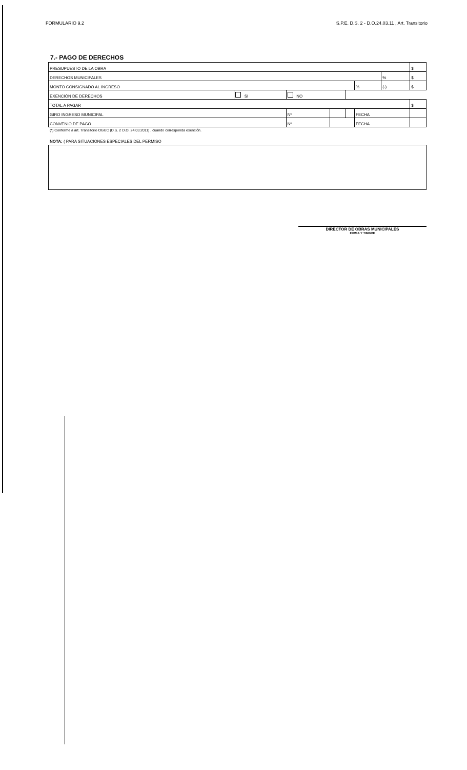FORMULARIO 9.2 S.P.E. D.S. 2 - D.O.24.03.11 , Art. Transitorio
7.- PAGO DE DERECHOS
| PRESUPUESTO DE LA OBRA | | | | | | | $ |
| DERECHOS MUNICIPALES | | | | | | % | $ |
| MONTO CONSIGNADO AL INGRESO | | | | | % | (-) | $ |
| EXENCIÓN DE DERECHOS | SI | NO | | | | | |
| TOTAL A PAGAR | | | | | | | $ |
| GIRO INGRESO MUNICIPAL | | Nº | | | FECHA | | |
| CONVENIO DE PAGO | | Nº | | | FECHA | | |
(*) Conferme a art. Transitorio OGUC (D.S. 2 D.O. 24.03.2011) , cuando corresponda exención.
NOTA: ( PARA SITUACIONES ESPECIALES DEL PERMISO
DIRECTOR DE OBRAS MUNICIPALES
FIRMA Y TIMBRE